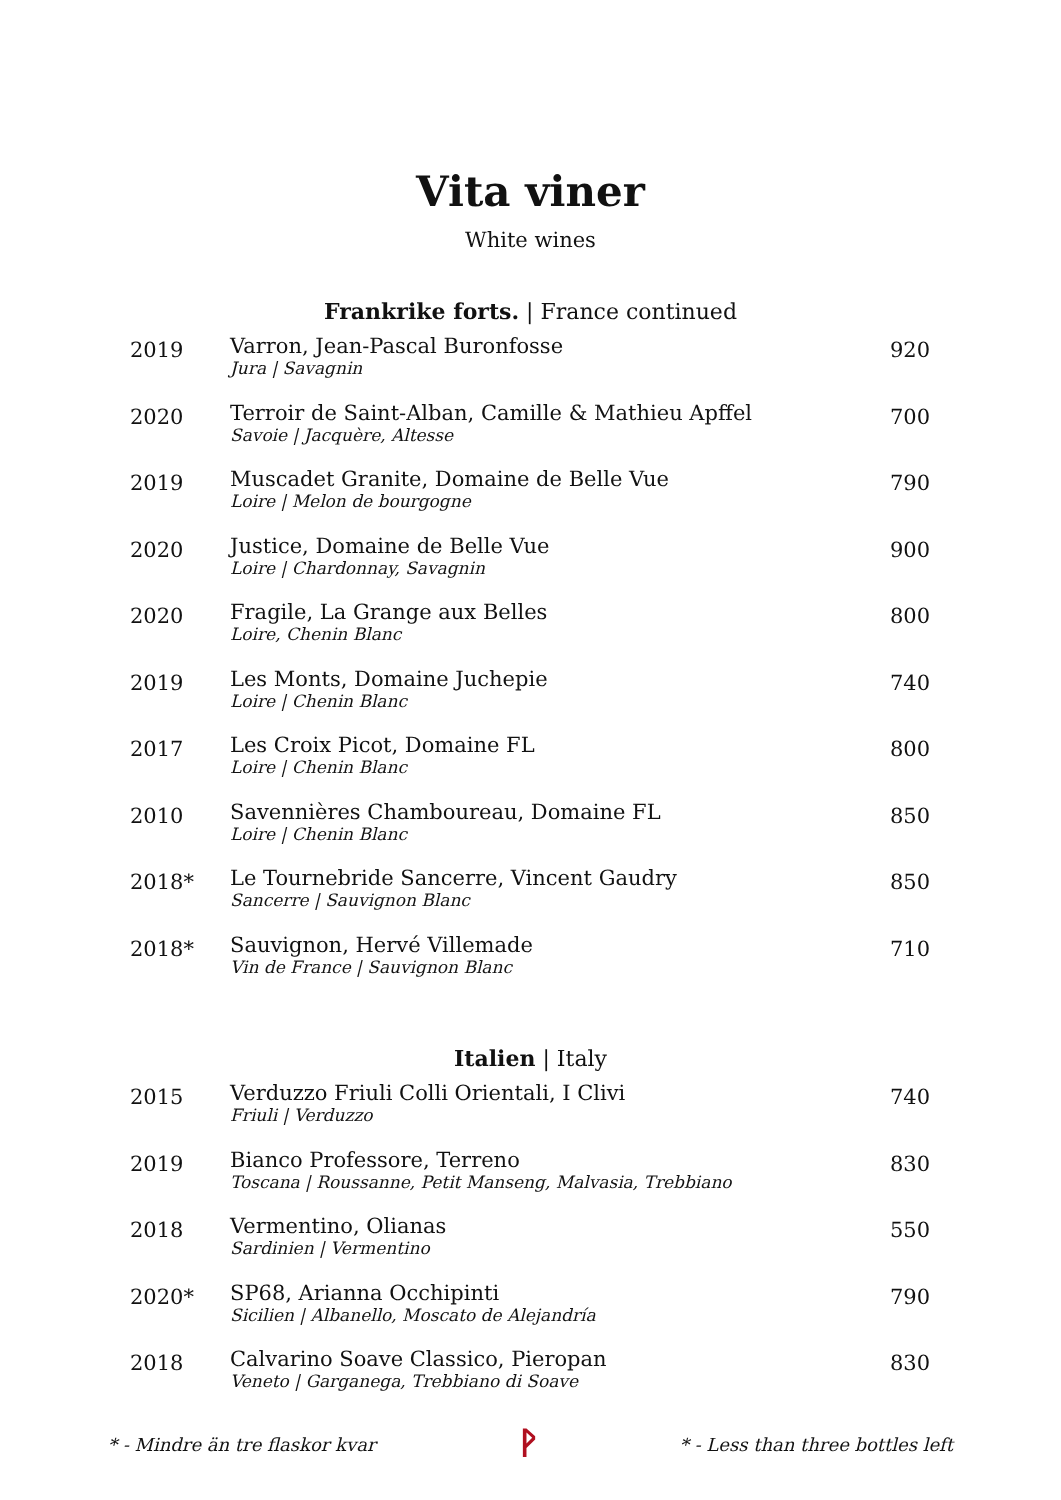Vita viner
White wines
Frankrike forts. | France continued
| 2019 | Varron, Jean-Pascal Buronfosse Jura / Savagnin | 920 |
| 2020 | Terroir de Saint-Alban, Camille & Mathieu Apffel Savoie / Jacquère, Altesse | 700 |
| 2019 | Muscadet Granite, Domaine de Belle Vue Loire / Melon de bourgogne | 790 |
| 2020 | Justice, Domaine de Belle Vue Loire / Chardonnay, Savagnin | 900 |
| 2020 | Fragile, La Grange aux Belles Loire, Chenin Blanc | 800 |
| 2019 | Les Monts, Domaine Juchepie Loire / Chenin Blanc | 740 |
| 2017 | Les Croix Picot, Domaine FL Loire / Chenin Blanc | 800 |
| 2010 | Savennières Chamboureau, Domaine FL Loire / Chenin Blanc | 850 |
| 2018* | Le Tournebride Sancerre, Vincent Gaudry Sancerre / Sauvignon Blanc | 850 |
| 2018* | Sauvignon, Hervé Villemade Vin de France / Sauvignon Blanc | 710 |
Italien | Italy
| 2015 | Verduzzo Friuli Colli Orientali, I Clivi Friuli / Verduzzo | 740 |
| 2019 | Bianco Professore, Terreno Toscana / Roussanne, Petit Manseng, Malvasia, Trebbiano | 830 |
| 2018 | Vermentino, Olianas Sardinien / Vermentino | 550 |
| 2020* | SP68, Arianna Occhipinti Sicilien / Albanello, Moscato de Alejandría | 790 |
| 2018 | Calvarino Soave Classico, Pieropan Veneto / Garganega, Trebbiano di Soave | 830 |
* - Mindre än tre flaskor kvar ᚹ * - Less than three bottles left